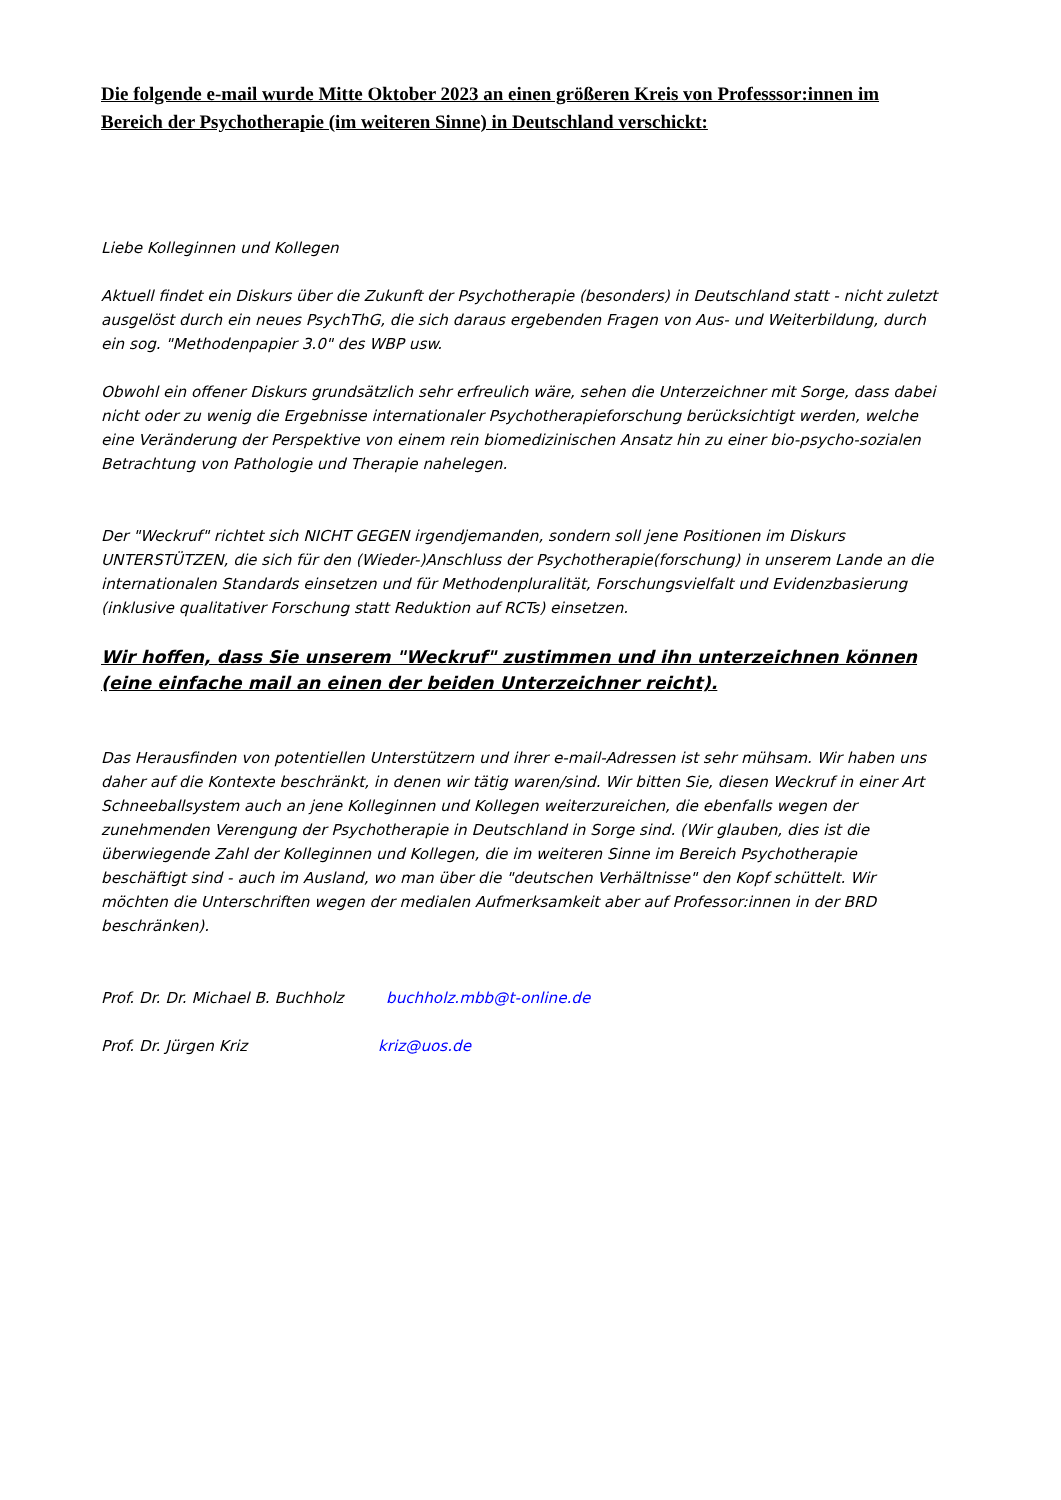Die folgende e-mail wurde Mitte Oktober 2023 an einen größeren Kreis von Professsor:innen im Bereich der Psychotherapie (im weiteren Sinne) in Deutschland verschickt:
Liebe Kolleginnen und Kollegen
Aktuell findet ein Diskurs über die Zukunft der Psychotherapie (besonders) in Deutschland statt - nicht zuletzt ausgelöst durch ein neues PsychThG, die sich daraus ergebenden Fragen von Aus- und Weiterbildung, durch ein sog. "Methodenpapier 3.0" des WBP usw.
Obwohl ein offener Diskurs grundsätzlich sehr erfreulich wäre, sehen die Unterzeichner mit Sorge, dass dabei nicht oder zu wenig die Ergebnisse internationaler Psychotherapieforschung berücksichtigt werden, welche eine Veränderung der Perspektive von einem rein biomedizinischen Ansatz hin zu einer bio-psycho-sozialen Betrachtung von Pathologie und Therapie nahelegen.
Der "Weckruf" richtet sich NICHT GEGEN irgendjemanden, sondern soll jene Positionen im Diskurs UNTERSTÜTZEN, die sich für den (Wieder-)Anschluss der Psychotherapie(forschung) in unserem Lande an die internationalen Standards einsetzen und für Methodenpluralität, Forschungsvielfalt und Evidenzbasierung (inklusive qualitativer Forschung statt Reduktion auf RCTs) einsetzen.
Wir hoffen, dass Sie unserem "Weckruf" zustimmen und ihn unterzeichnen können (eine einfache mail an einen der beiden Unterzeichner reicht).
Das Herausfinden von potentiellen Unterstützern und ihrer e-mail-Adressen ist sehr mühsam. Wir haben uns daher auf die Kontexte beschränkt, in denen wir tätig waren/sind. Wir bitten Sie, diesen Weckruf in einer Art Schneeballsystem auch an jene Kolleginnen und Kollegen weiterzureichen, die ebenfalls wegen der zunehmenden Verengung der Psychotherapie in Deutschland in Sorge sind. (Wir glauben, dies ist die überwiegende Zahl der Kolleginnen und Kollegen, die im weiteren Sinne im Bereich Psychotherapie beschäftigt sind - auch im Ausland, wo man über die "deutschen Verhältnisse" den Kopf schüttelt. Wir möchten die Unterschriften wegen der medialen Aufmerksamkeit aber auf Professor:innen in der BRD beschränken).
Prof. Dr. Dr. Michael B. Buchholz buchholz.mbb@t-online.de
Prof. Dr. Jürgen Kriz kriz@uos.de